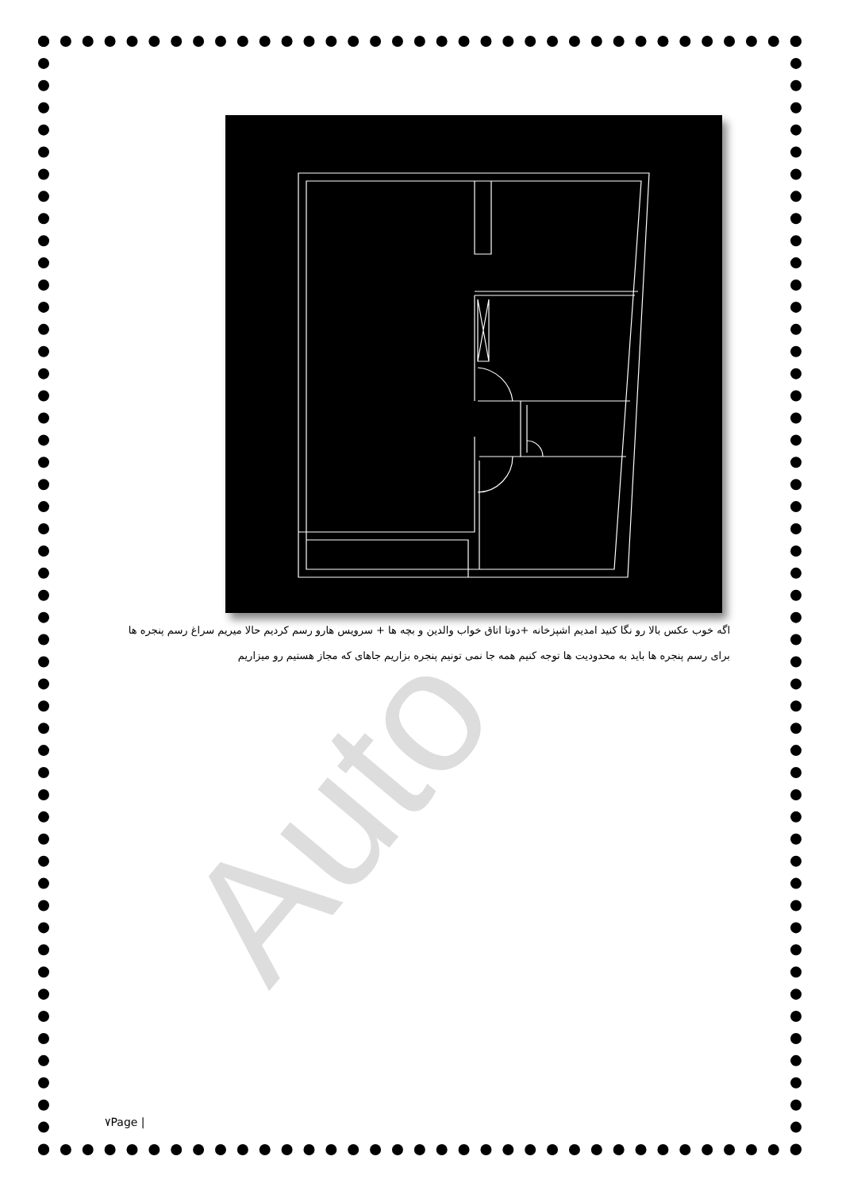Auto
اگه خوب عکس بالا رو نگا کنید امدیم اشپزخانه +دوتا اتاق خواب والدین و بچه ها + سرویس هارو رسم کردیم حالا میریم سراغ رسم پنجره ها
برای رسم پنجره ها باید به محدودیت ها توجه کنیم همه جا نمی تونیم پنجره بزاریم جاهای که مجاز هستیم رو میزاریم
٧Page |